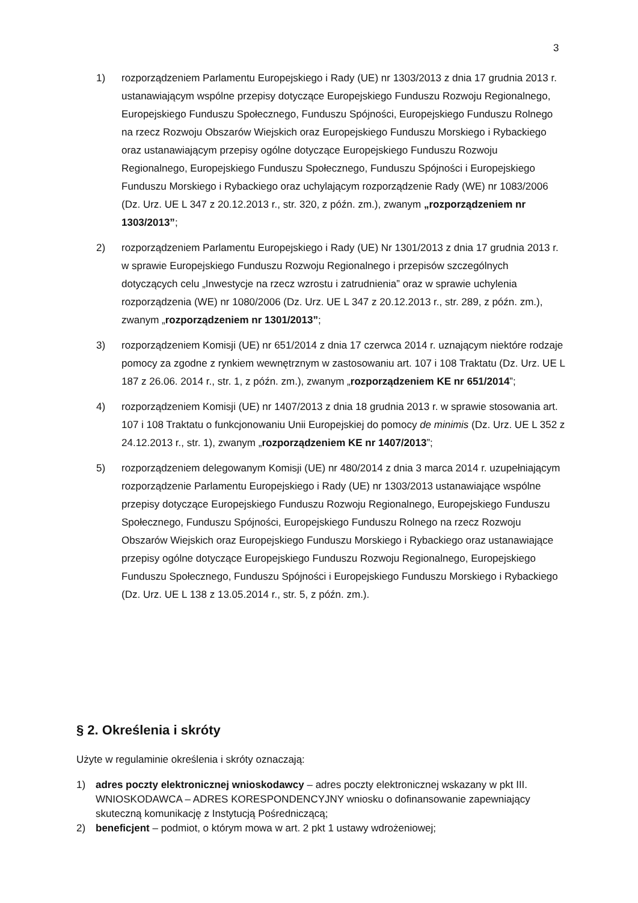3
1) rozporządzeniem Parlamentu Europejskiego i Rady (UE) nr 1303/2013 z dnia 17 grudnia 2013 r. ustanawiającym wspólne przepisy dotyczące Europejskiego Funduszu Rozwoju Regionalnego, Europejskiego Funduszu Społecznego, Funduszu Spójności, Europejskiego Funduszu Rolnego na rzecz Rozwoju Obszarów Wiejskich oraz Europejskiego Funduszu Morskiego i Rybackiego oraz ustanawiającym przepisy ogólne dotyczące Europejskiego Funduszu Rozwoju Regionalnego, Europejskiego Funduszu Społecznego, Funduszu Spójności i Europejskiego Funduszu Morskiego i Rybackiego oraz uchylającym rozporządzenie Rady (WE) nr 1083/2006 (Dz. Urz. UE L 347 z 20.12.2013 r., str. 320, z późn. zm.), zwanym „rozporządzeniem nr 1303/2013”;
2) rozporządzeniem Parlamentu Europejskiego i Rady (UE) Nr 1301/2013 z dnia 17 grudnia 2013 r. w sprawie Europejskiego Funduszu Rozwoju Regionalnego i przepisów szczególnych dotyczących celu „Inwestycje na rzecz wzrostu i zatrudnienia” oraz w sprawie uchylenia rozporządzenia (WE) nr 1080/2006 (Dz. Urz. UE L 347 z 20.12.2013 r., str. 289, z późn. zm.), zwanym „rozporządzeniem nr 1301/2013”;
3) rozporządzeniem Komisji (UE) nr 651/2014 z dnia 17 czerwca 2014 r. uznającym niektóre rodzaje pomocy za zgodne z rynkiem wewnętrznym w zastosowaniu art. 107 i 108 Traktatu (Dz. Urz. UE L 187 z 26.06. 2014 r., str. 1, z późn. zm.), zwanym „rozporządzeniem KE nr 651/2014”;
4) rozporządzeniem Komisji (UE) nr 1407/2013 z dnia 18 grudnia 2013 r. w sprawie stosowania art. 107 i 108 Traktatu o funkcjonowaniu Unii Europejskiej do pomocy de minimis (Dz. Urz. UE L 352 z 24.12.2013 r., str. 1), zwanym „rozporządzeniem KE nr 1407/2013”;
5) rozporządzeniem delegowanym Komisji (UE) nr 480/2014 z dnia 3 marca 2014 r. uzupełniającym rozporządzenie Parlamentu Europejskiego i Rady (UE) nr 1303/2013 ustanawiające wspólne przepisy dotyczące Europejskiego Funduszu Rozwoju Regionalnego, Europejskiego Funduszu Społecznego, Funduszu Spójności, Europejskiego Funduszu Rolnego na rzecz Rozwoju Obszarów Wiejskich oraz Europejskiego Funduszu Morskiego i Rybackiego oraz ustanawiające przepisy ogólne dotyczące Europejskiego Funduszu Rozwoju Regionalnego, Europejskiego Funduszu Społecznego, Funduszu Spójności i Europejskiego Funduszu Morskiego i Rybackiego (Dz. Urz. UE L 138 z 13.05.2014 r., str. 5, z późn. zm.).
§ 2. Określenia i skróty
Użyte w regulaminie określenia i skróty oznaczają:
1) adres poczty elektronicznej wnioskodawcy – adres poczty elektronicznej wskazany w pkt III. WNIOSKODAWCA – ADRES KORESPONDENCYJNY wniosku o dofinansowanie zapewniający skuteczną komunikację z Instytucją Pośredniczącą;
2) beneficjent – podmiot, o którym mowa w art. 2 pkt 1 ustawy wdrożeniowej;